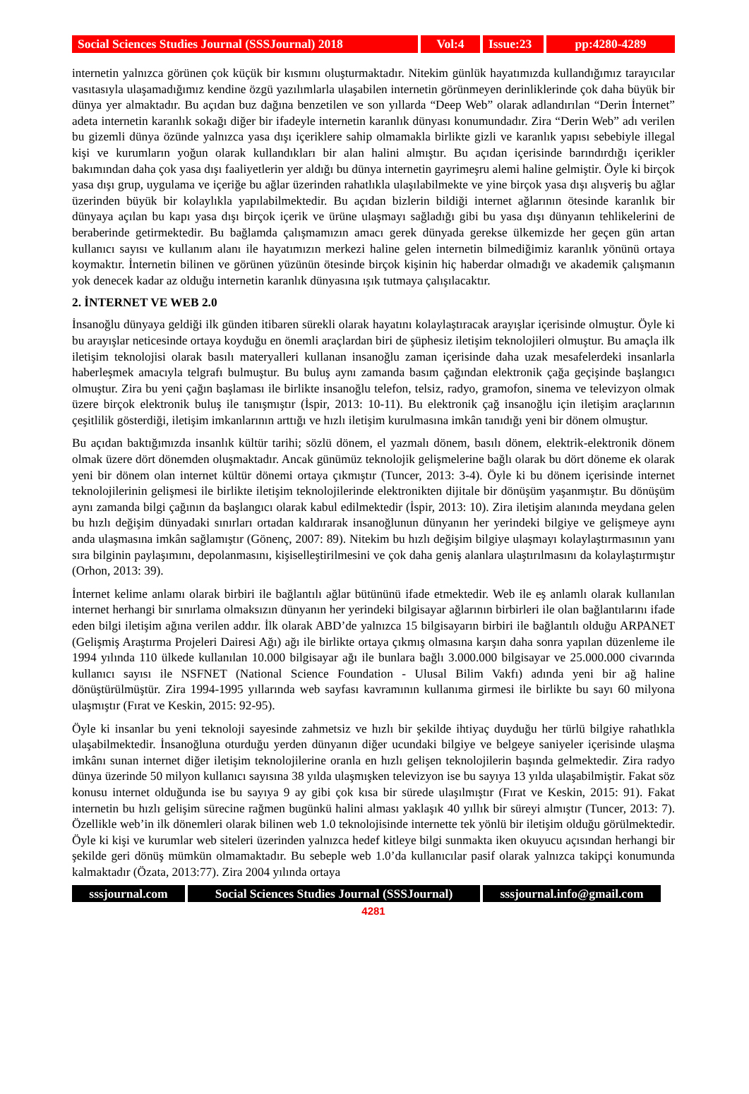Social Sciences Studies Journal (SSSJournal) 2018
Vol:4 Issue:23
pp:4280-4289
internetin yalnızca görünen çok küçük bir kısmını oluşturmaktadır. Nitekim günlük hayatımızda kullandığımız tarayıcılar vasıtasıyla ulaşamadığımız kendine özgü yazılımlarla ulaşabilen internetin görünmeyen derinliklerinde çok daha büyük bir dünya yer almaktadır. Bu açıdan buz dağına benzetilen ve son yıllarda “Deep Web” olarak adlandırılan “Derin İnternet” adeta internetin karanlık sokağı diğer bir ifadeyle internetin karanlık dünyası konumundadır. Zira “Derin Web” adı verilen bu gizemli dünya özünde yalnızca yasa dışı içeriklere sahip olmamakla birlikte gizli ve karanlık yapısı sebebiyle illegal kişi ve kurumların yoğun olarak kullandıkları bir alan halini almıştır. Bu açıdan içerisinde barındırdığı içerikler bakımından daha çok yasa dışı faaliyetlerin yer aldığı bu dünya internetin gayrimeşru alemi haline gelmiştir. Öyle ki birçok yasa dışı grup, uygulama ve içeriğe bu ağlar üzerinden rahatlıkla ulaşılabilmekte ve yine birçok yasa dışı alışveriş bu ağlar üzerinden büyük bir kolaylıkla yapılabilmektedir. Bu açıdan bizlerin bildiği internet ağlarının ötesinde karanlık bir dünyaya açılan bu kapı yasa dışı birçok içerik ve ürüne ulaşmayı sağladığı gibi bu yasa dışı dünyanın tehlikelerini de beraberinde getirmektedir. Bu bağlamda çalışmamızın amacı gerek dünyada gerekse ülkemizde her geçen gün artan kullanıcı sayısı ve kullanım alanı ile hayatımızın merkezi haline gelen internetin bilmediğimiz karanlık yönünü ortaya koymaktır. İnternetin bilinen ve görünen yüzünün ötesinde birçok kişinin hiç haberdar olmadığı ve akademik çalışmanın yok denecek kadar az olduğu internetin karanlık dünyasına ışık tutmaya çalışılacaktır.
2. İNTERNET VE WEB 2.0
İnsanoğlu dünyaya geldiği ilk günden itibaren sürekli olarak hayatını kolaylaştıracak arayışlar içerisinde olmuştur. Öyle ki bu arayışlar neticesinde ortaya koyduğu en önemli araçlardan biri de şüphesiz iletişim teknolojileri olmuştur. Bu amaçla ilk iletişim teknolojisi olarak basılı materyalleri kullanan insanoğlu zaman içerisinde daha uzak mesafelerdeki insanlarla haberleşmek amacıyla telgrafı bulmuştur. Bu buluş aynı zamanda basım çağından elektronik çağa geçişinde başlangıcı olmuştur. Zira bu yeni çağın başlaması ile birlikte insanoğlu telefon, telsiz, radyo, gramofon, sinema ve televizyon olmak üzere birçok elektronik buluş ile tanışmıştır (İspir, 2013: 10-11). Bu elektronik çağ insanoğlu için iletişim araçlarının çeşitlilik gösterdiği, iletişim imkanlarının arttığı ve hızlı iletişim kurulmasına imkân tanıdığı yeni bir dönem olmuştur.
Bu açıdan baktığımızda insanlık kültür tarihi; sözlü dönem, el yazmalı dönem, basılı dönem, elektrik-elektronik dönem olmak üzere dört dönemden oluşmaktadır. Ancak günümüz teknolojik gelişmelerine bağlı olarak bu dört döneme ek olarak yeni bir dönem olan internet kültür dönemi ortaya çıkmıştır (Tuncer, 2013: 3-4). Öyle ki bu dönem içerisinde internet teknolojilerinin gelişmesi ile birlikte iletişim teknolojilerinde elektronikten dijitale bir dönüşüm yaşanmıştır. Bu dönüşüm aynı zamanda bilgi çağının da başlangıcı olarak kabul edilmektedir (İspir, 2013: 10). Zira iletişim alanında meydana gelen bu hızlı değişim dünyadaki sınırları ortadan kaldırarak insanoğlunun dünyanın her yerindeki bilgiye ve gelişmeye aynı anda ulaşmasına imkân sağlamıştır (Gönenç, 2007: 89). Nitekim bu hızlı değişim bilgiye ulaşmayı kolaylaştırmasının yanı sıra bilginin paylaşımını, depolanmasını, kişiselleştirilmesini ve çok daha geniş alanlara ulaştırılmasını da kolaylaştırmıştır (Orhon, 2013: 39).
İnternet kelime anlamı olarak birbiri ile bağlantılı ağlar bütününü ifade etmektedir. Web ile eş anlamlı olarak kullanılan internet herhangi bir sınırlama olmaksızın dünyanın her yerindeki bilgisayar ağlarının birbirleri ile olan bağlantılarını ifade eden bilgi iletişim ağına verilen addır. İlk olarak ABD’de yalnızca 15 bilgisayarın birbiri ile bağlantılı olduğu ARPANET (Gelişmiş Araştırma Projeleri Dairesi Ağı) ağı ile birlikte ortaya çıkmış olmasına karşın daha sonra yapılan düzenleme ile 1994 yılında 110 ülkede kullanılan 10.000 bilgisayar ağı ile bunlara bağlı 3.000.000 bilgisayar ve 25.000.000 civarında kullanıcı sayısı ile NSFNET (National Science Foundation - Ulusal Bilim Vakfı) adında yeni bir ağ haline dönüştürülmüştür. Zira 1994-1995 yıllarında web sayfası kavramının kullanıma girmesi ile birlikte bu sayı 60 milyona ulaşmıştır (Fırat ve Keskin, 2015: 92-95).
Öyle ki insanlar bu yeni teknoloji sayesinde zahmetsiz ve hızlı bir şekilde ihtiyaç duyduğu her türlü bilgiye rahatlıkla ulaşabilmektedir. İnsanoğluna oturduğu yerden dünyanın diğer ucundaki bilgiye ve belgeye saniyeler içerisinde ulaşma imkânı sunan internet diğer iletişim teknolojilerine oranla en hızlı gelişen teknolojilerin başında gelmektedir. Zira radyo dünya üzerinde 50 milyon kullanıcı sayısına 38 yılda ulaşmışken televizyon ise bu sayıya 13 yılda ulaşabilmiştir. Fakat söz konusu internet olduğunda ise bu sayıya 9 ay gibi çok kısa bir sürede ulaşılmıştır (Fırat ve Keskin, 2015: 91). Fakat internetin bu hızlı gelişim sürecine rağmen bugünkü halini alması yaklaşık 40 yıllık bir süreyi almıştır (Tuncer, 2013: 7). Özellikle web’in ilk dönemleri olarak bilinen web 1.0 teknolojisinde internette tek yönlü bir iletişim olduğu görülmektedir. Öyle ki kişi ve kurumlar web siteleri üzerinden yalnızca hedef kitleye bilgi sunmakta iken okuyucu açısından herhangi bir şekilde geri dönüş mümkün olmamaktadır. Bu sebeple web 1.0’da kullanıcılar pasif olarak yalnızca takipçi konumunda kalmaktadır (Özata, 2013:77). Zira 2004 yılında ortaya
sssjournal.com
Social Sciences Studies Journal (SSSJournal)
sssjournal.info@gmail.com
4281